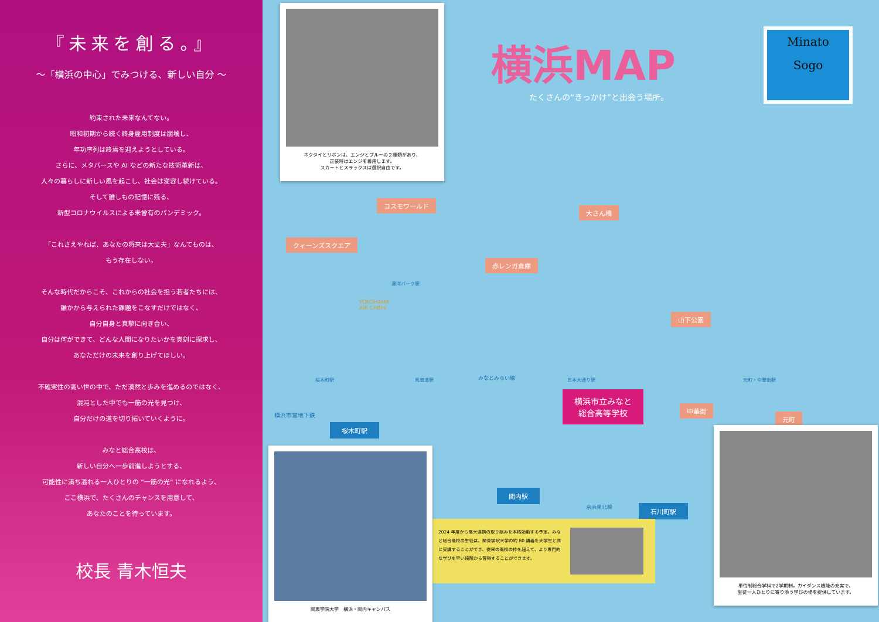『未来を創る。』
〜「横浜の中心」でみつける、新しい自分 〜
約束された未来なんてない。
昭和初期から続く終身雇用制度は崩壊し、
年功序列は終焉を迎えようとしている。
さらに、メタバースや AI などの新たな技術革新は、
人々の暮らしに新しい風を起こし、社会は変容し続けている。
そして誰しもの記憶に残る、
新型コロナウイルスによる未曾有のパンデミック。
「これさえやれば、あなたの将来は大丈夫」なんてものは、
もう存在しない。
そんな時代だからこそ、これからの社会を担う若者たちには、
誰かから与えられた課題をこなすだけではなく、
自分自身と真摯に向き合い、
自分は何ができて、どんな人間になりたいかを真剣に探求し、
あなただけの未来を創り上げてほしい。
不確実性の高い世の中で、ただ漠然と歩みを進めるのではなく、
混沌とした中でも一筋の光を見つけ、
自分だけの道を切り拓いていくように。
みなと総合高校は、
新しい自分へ一歩前進しようとする、
可能性に満ち溢れる一人ひとりの “一筋の光” になれるよう、
ここ横浜で、たくさんのチャンスを用意して、
あなたのことを待っています。
校長 青木恒夫
ネクタイとリボンは、エンジとブルーの２種類があり、
正装時はエンジを着用します。
スカートとスラックスは選択自由です。
横浜MAP
たくさんの“きっかけ”と出会う場所。
Minato
Sogo
コスモワールド
大さん橋
クィーンズスクエア
赤レンガ倉庫
運河パーク駅
YOKOHAMA
AIR CABIN
山下公園
桜木町駅 馬車道駅 みなとみらい線 日本大通り駅 元町・中華街駅
横浜市立みなと
総合高等学校
中華街
元町
横浜市営地下鉄
桜木町駅
関内駅
京浜東北線 石川町駅
2024 年度から高大連携の取り組みを本格始動する予定。みなと総合高校の生徒は、関東学院大学の約 80 講義を大学生と共に受講することができ、従来の高校の枠を超えて、より専門的な学びを早い段階から習得することができます。
関東学院大学　横浜・関内キャンパス
単位制総合学科で2学期制。ガイダンス機能の充実で、
生徒一人ひとりに寄り添う学びの場を提供しています。